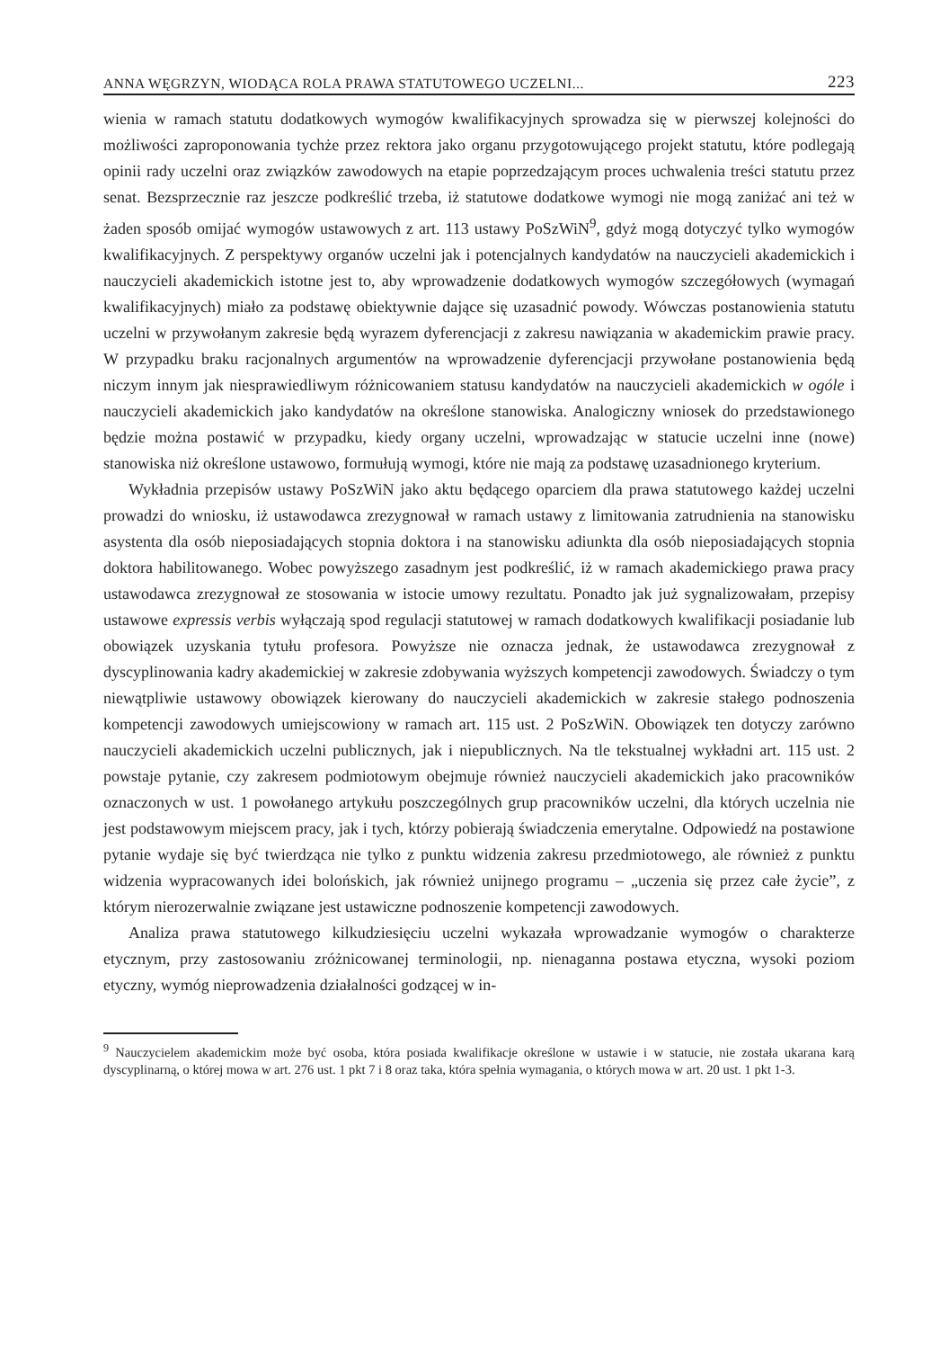ANNA WĘGRZYN, WIODĄCA ROLA PRAWA STATUTOWEGO UCZELNI... 223
wienia w ramach statutu dodatkowych wymogów kwalifikacyjnych sprowadza się w pierwszej kolejności do możliwości zaproponowania tychże przez rektora jako organu przygotowujące­go projekt statutu, które podlegają opinii rady uczelni oraz związków zawodowych na etapie poprzedzającym proces uchwalenia treści statutu przez senat. Bezsprzecznie raz jeszcze pod­kreślić trzeba, iż statutowe dodatkowe wymogi nie mogą zaniżać ani też w żaden sposób omi­jać wymogów ustawowych z art. 113 ustawy PoSzWiN<sup>9</sup>, gdyż mogą dotyczyć tylko wymogów kwalifikacyjnych. Z perspektywy organów uczelni jak i potencjalnych kandydatów na nauczy­cieli akademickich i nauczycieli akademickich istotne jest to, aby wprowadzenie dodatkowych wymogów szczegółowych (wymagań kwalifikacyjnych) miało za podstawę obiektywnie da­jące się uzasadnić powody. Wówczas postanowienia statutu uczelni w przywołanym zakresie będą wyrazem dyferencjacji z zakresu nawiązania w akademickim prawie pracy. W przypadku braku racjonalnych argumentów na wprowadzenie dyferencjacji przywołane postanowienia będą niczym innym jak niesprawiedliwym różnicowaniem statusu kandydatów na nauczycieli akademickich w ogóle i nauczycieli akademickich jako kandydatów na określone stanowiska. Analogiczny wniosek do przedstawionego będzie można postawić w przypadku, kiedy organy uczelni, wprowadzając w statucie uczelni inne (nowe) stanowiska niż określone ustawowo, for­mułują wymogi, które nie mają za podstawę uzasadnionego kryterium.
Wykładnia przepisów ustawy PoSzWiN jako aktu będącego oparciem dla prawa statu­towego każdej uczelni prowadzi do wniosku, iż ustawodawca zrezygnował w ramach ustawy z limitowania zatrudnienia na stanowisku asystenta dla osób nieposiadających stopnia doktora i na stanowisku adiunkta dla osób nieposiadających stopnia doktora habilitowanego. Wobec powyższego zasadnym jest podkreślić, iż w ramach akademickiego prawa pracy ustawodawca zrezygnował ze stosowania w istocie umowy rezultatu. Ponadto jak już sygnalizowałam, przepi­sy ustawowe expressis verbis wyłączają spod regulacji statutowej w ramach dodatkowych kwa­lifikacji posiadanie lub obowiązek uzyskania tytułu profesora. Powyższe nie oznacza jednak, że ustawodawca zrezygnował z dyscyplinowania kadry akademickiej w zakresie zdobywania wyż­szych kompetencji zawodowych. Świadczy o tym niewątpliwie ustawowy obowiązek kierowany do nauczycieli akademickich w zakresie stałego podnoszenia kompetencji zawodowych umiej­scowiony w ramach art. 115 ust. 2 PoSzWiN. Obowiązek ten dotyczy zarówno nauczycieli aka­demickich uczelni publicznych, jak i niepublicznych. Na tle tekstualnej wykładni art. 115 ust. 2 powstaje pytanie, czy zakresem podmiotowym obejmuje również nauczycieli akademickich jako pracowników oznaczonych w ust. 1 powołanego artykułu poszczególnych grup pracow­ników uczelni, dla których uczelnia nie jest podstawowym miejscem pracy, jak i tych, którzy pobierają świadczenia emerytalne. Odpowiedź na postawione pytanie wydaje się być twierdzą­ca nie tylko z punktu widzenia zakresu przedmiotowego, ale również z punktu widzenia wy­pracowanych idei bolońskich, jak również unijnego programu – „uczenia się przez całe życie”, z którym nierozerwalnie związane jest ustawiczne podnoszenie kompetencji zawodowych.
Analiza prawa statutowego kilkudziesięciu uczelni wykazała wprowadzanie wymogów o charakterze etycznym, przy zastosowaniu zróżnicowanej terminologii, np. nienaganna po­stawa etyczna, wysoki poziom etyczny, wymóg nieprowadzenia działalności godzącej w in-
<sup>9</sup> Nauczycielem akademickim może być osoba, która posiada kwalifikacje określone w ustawie i w statucie, nie została ukarana karą dyscyplinarną, o której mowa w art. 276 ust. 1 pkt 7 i 8 oraz taka, która spełnia wymagania, o których mowa w art. 20 ust. 1 pkt 1-3.